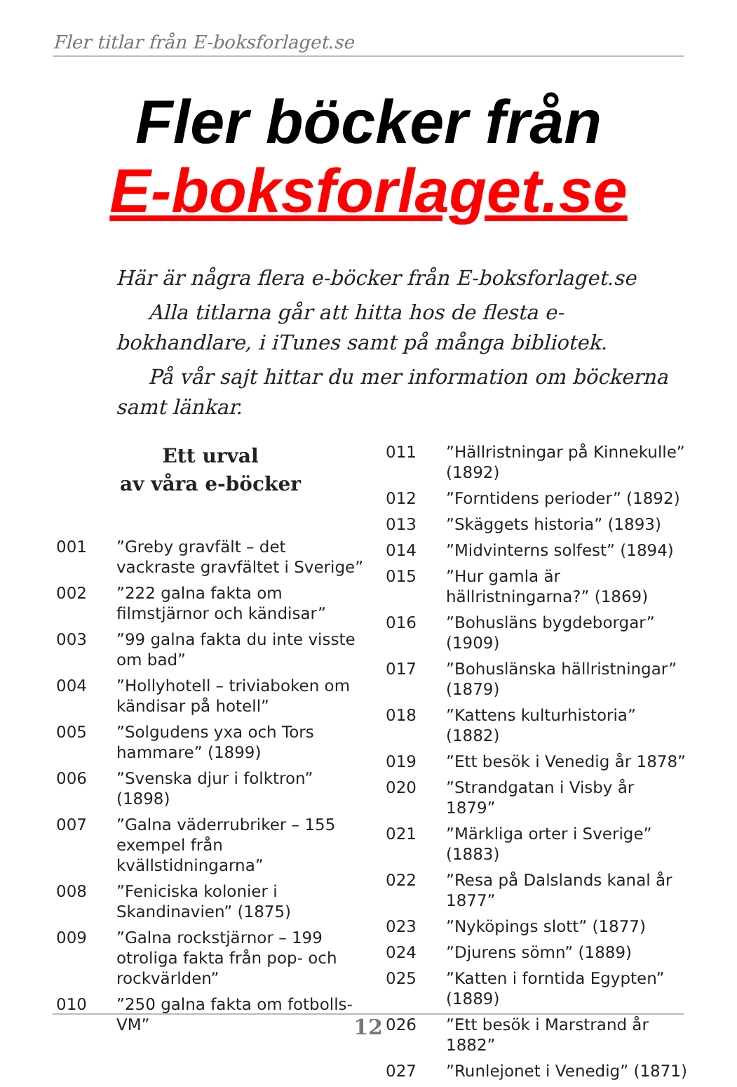Fler titlar från E-boksforlaget.se
Fler böcker från
E-boksforlaget.se
Här är några flera e-böcker från E-boksforlaget.se
Alla titlarna går att hitta hos de flesta e-bokhandlare, i iTunes samt på många bibliotek.
På vår sajt hittar du mer information om böckerna samt länkar.
Ett urval
av våra e-böcker
001”Greby gravfält – det vackraste gravfältet i Sverige”
002”222 galna fakta om filmstjärnor och kändisar”
003”99 galna fakta du inte visste om bad”
004”Hollyhotell – triviaboken om kändisar på hotell”
005”Solgudens yxa och Tors hammare” (1899)
006”Svenska djur i folktron” (1898)
007”Galna väderrubriker – 155 exempel från kvällstidningarna”
008”Feniciska kolonier i Skandinavien” (1875)
009”Galna rockstjärnor – 199 otroliga fakta från pop- och rockvärlden”
010”250 galna fakta om fotbolls-VM”
011”Hällristningar på Kinnekulle” (1892)
012”Forntidens perioder” (1892)
013”Skäggets historia” (1893)
014”Midvinterns solfest” (1894)
015”Hur gamla är hällristningarna?” (1869)
016”Bohusläns bygdeborgar” (1909)
017”Bohuslänska hällristningar” (1879)
018”Kattens kulturhistoria” (1882)
019”Ett besök i Venedig år 1878”
020”Strandgatan i Visby år 1879”
021”Märkliga orter i Sverige” (1883)
022”Resa på Dalslands kanal år 1877”
023”Nyköpings slott” (1877)
024”Djurens sömn” (1889)
025”Katten i forntida Egypten” (1889)
026”Ett besök i Marstrand år 1882”
027”Runlejonet i Venedig” (1871)
12